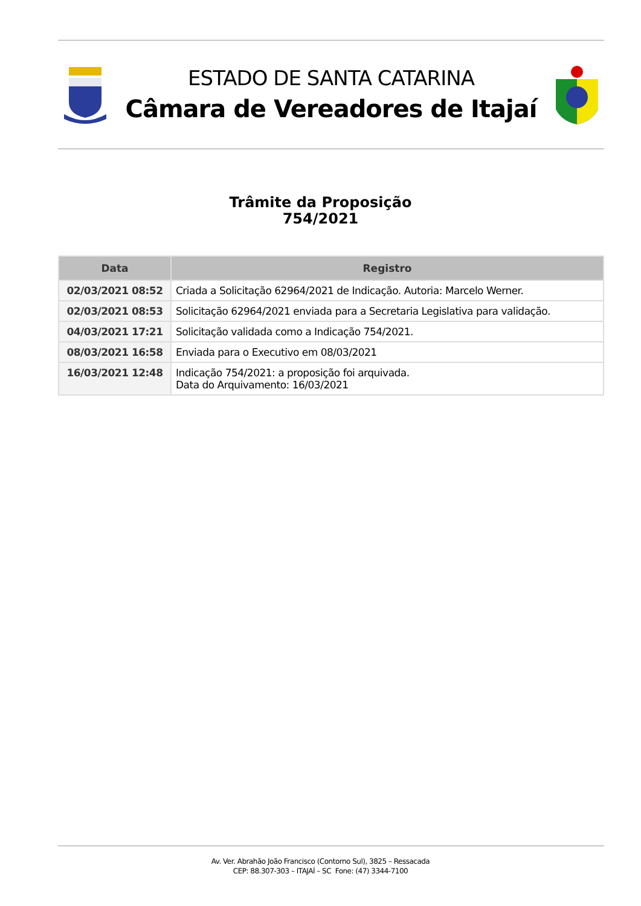ESTADO DE SANTA CATARINA
Câmara de Vereadores de Itajaí
Trâmite da Proposição
754/2021
| Data | Registro |
| --- | --- |
| 02/03/2021 08:52 | Criada a Solicitação 62964/2021 de Indicação. Autoria: Marcelo Werner. |
| 02/03/2021 08:53 | Solicitação 62964/2021 enviada para a Secretaria Legislativa para validação. |
| 04/03/2021 17:21 | Solicitação validada como a Indicação 754/2021. |
| 08/03/2021 16:58 | Enviada para o Executivo em 08/03/2021 |
| 16/03/2021 12:48 | Indicação 754/2021: a proposição foi arquivada. Data do Arquivamento: 16/03/2021 |
Av. Ver. Abrahão João Francisco (Contorno Sul), 3825 – Ressacada
CEP: 88.307-303 – ITAJAÍ – SC Fone: (47) 3344-7100